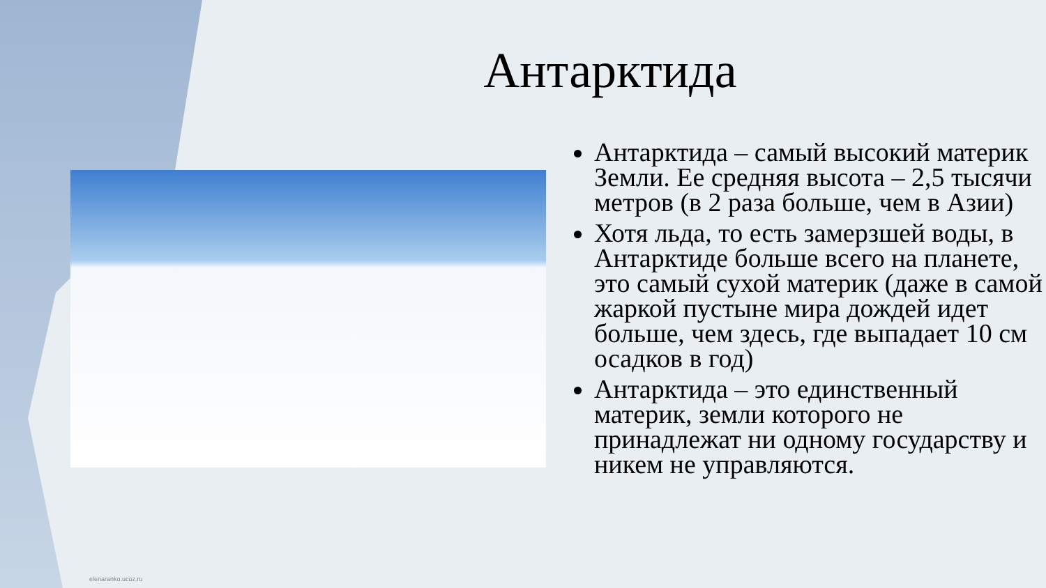Антарктида
Антарктида – самый высокий материк Земли. Ее средняя высота – 2,5 тысячи метров (в 2 раза больше, чем в Азии)
Хотя льда, то есть замерзшей воды, в Антарктиде больше всего на планете, это самый сухой материк (даже в самой жаркой пустыне мира дождей идет больше, чем здесь, где выпадает 10 см осадков в год)
Антарктида – это единственный материк, земли которого не принадлежат ни одному государству и никем не управляются.
elenaranko.ucoz.ru